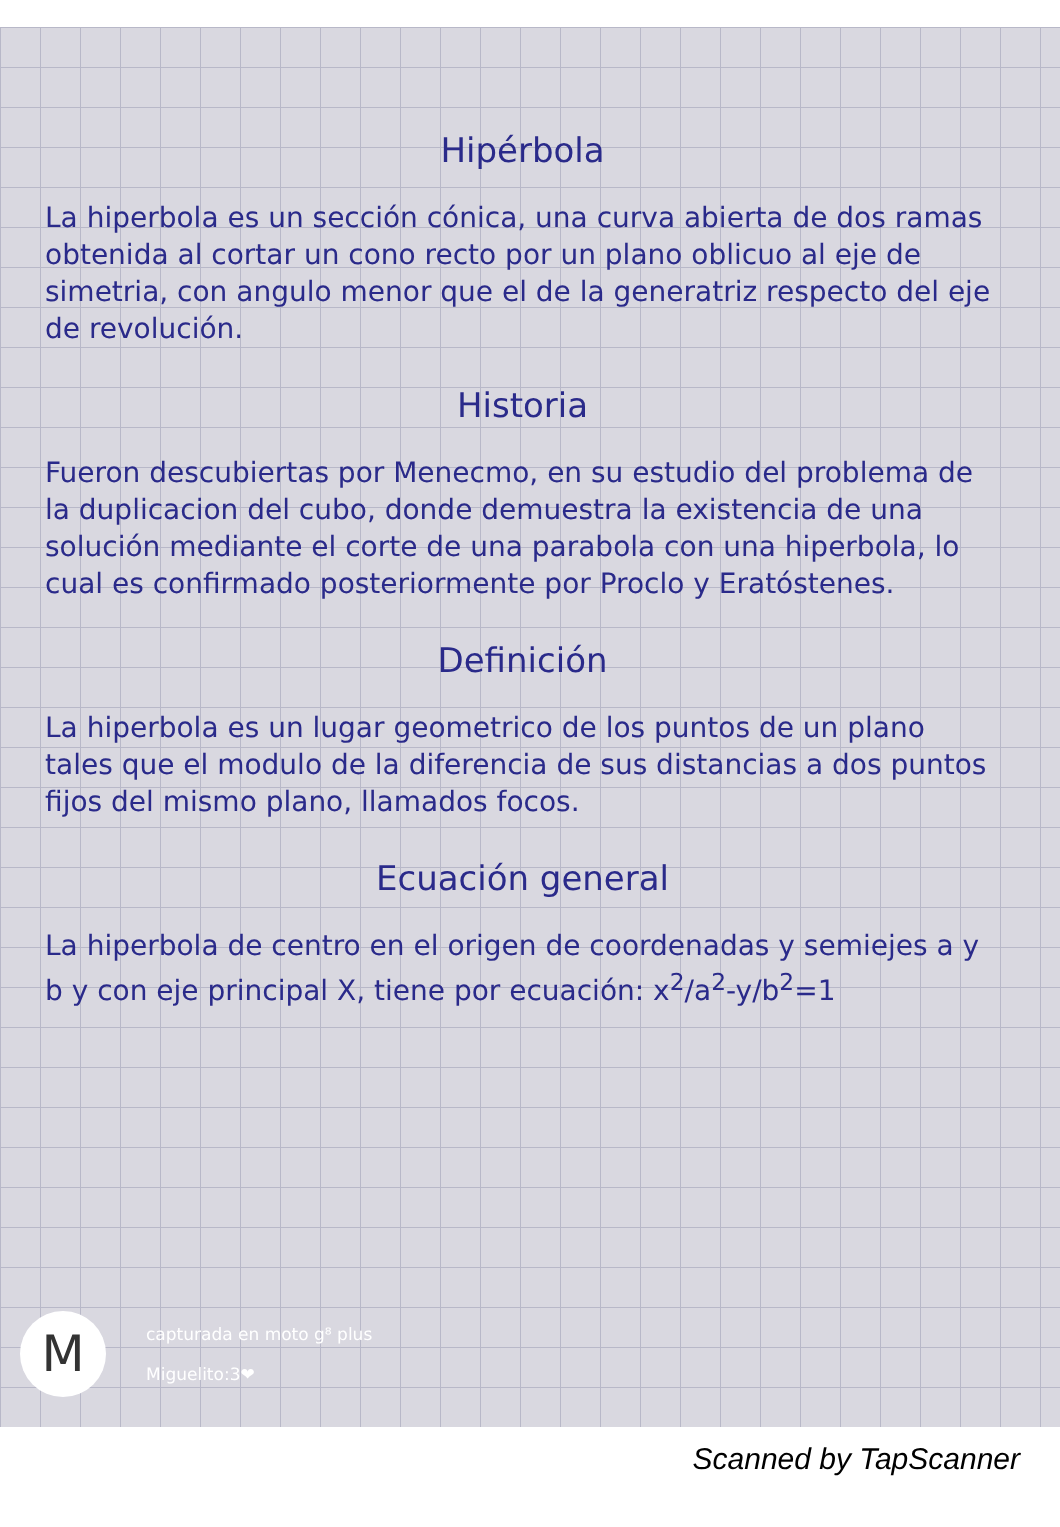Hipérbola
La hiperbola es un sección cónica, una curva abierta de dos ramas obtenida al cortar un cono recto por un plano oblicuo al eje de simetria, con angulo menor que el de la generatriz respecto del eje de revolución.
Historia
Fueron descubiertas por Menecmo, en su estudio del problema de la duplicacion del cubo, donde demuestra la existencia de una solución mediante el corte de una parabola con una hiperbola, lo cual es confirmado posteriormente por Proclo y Eratóstenes.
Definición
La hiperbola es un lugar geometrico de los puntos de un plano tales que el modulo de la diferencia de sus distancias a dos puntos fijos del mismo plano, llamados focos.
Ecuación general
La hiperbola de centro en el origen de coordenadas y semiejes a y b y con eje principal X, tiene por ecuación: x<sup>2</sup>/a<sup>2</sup>-y/b<sup>2</sup>=1
M
capturada en moto g⁸ plus
Miguelito:3❤
Scanned by TapScanner